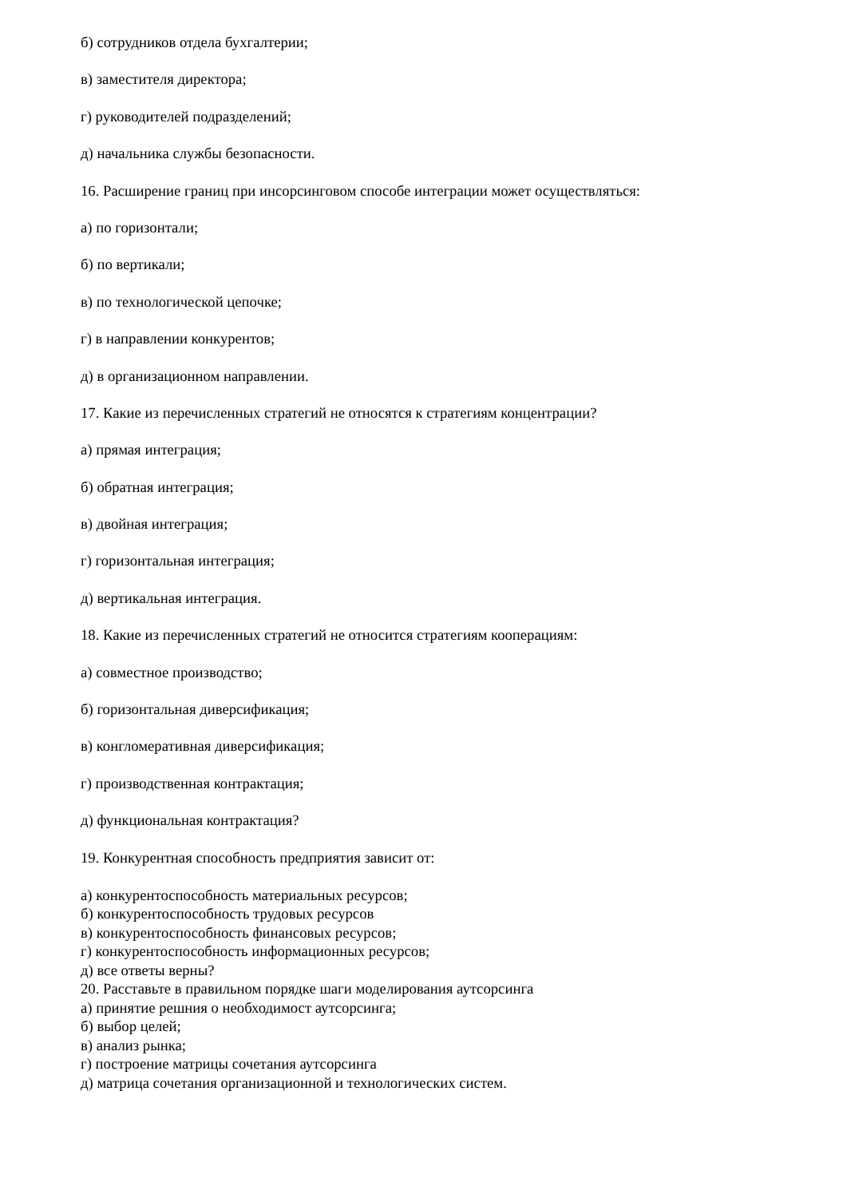б) сотрудников отдела бухгалтерии;
в) заместителя директора;
г) руководителей подразделений;
д) начальника службы безопасности.
16. Расширение границ при инсорсинговом способе интеграции может осуществляться:
а) по горизонтали;
б) по вертикали;
в) по технологической цепочке;
г) в направлении конкурентов;
д) в организационном направлении.
17. Какие из перечисленных стратегий не относятся к стратегиям концентрации?
а) прямая интеграция;
б) обратная интеграция;
в) двойная интеграция;
г) горизонтальная интеграция;
д) вертикальная интеграция.
18. Какие из перечисленных стратегий не относится стратегиям кооперациям:
а) совместное производство;
б) горизонтальная диверсификация;
в) конгломеративная диверсификация;
г) производственная контрактация;
д) функциональная контрактация?
19. Конкурентная способность предприятия зависит от:
а) конкурентоспособность материальных ресурсов;
б) конкурентоспособность трудовых ресурсов
в) конкурентоспособность финансовых ресурсов;
г) конкурентоспособность информационных ресурсов;
д) все ответы верны?
20. Расставьте в правильном порядке шаги моделирования аутсорсинга
а) принятие решния о необходимост аутсорсинга;
б) выбор целей;
в) анализ рынка;
г) построение матрицы сочетания аутсорсинга
д) матрица сочетания организационной и технологических систем.